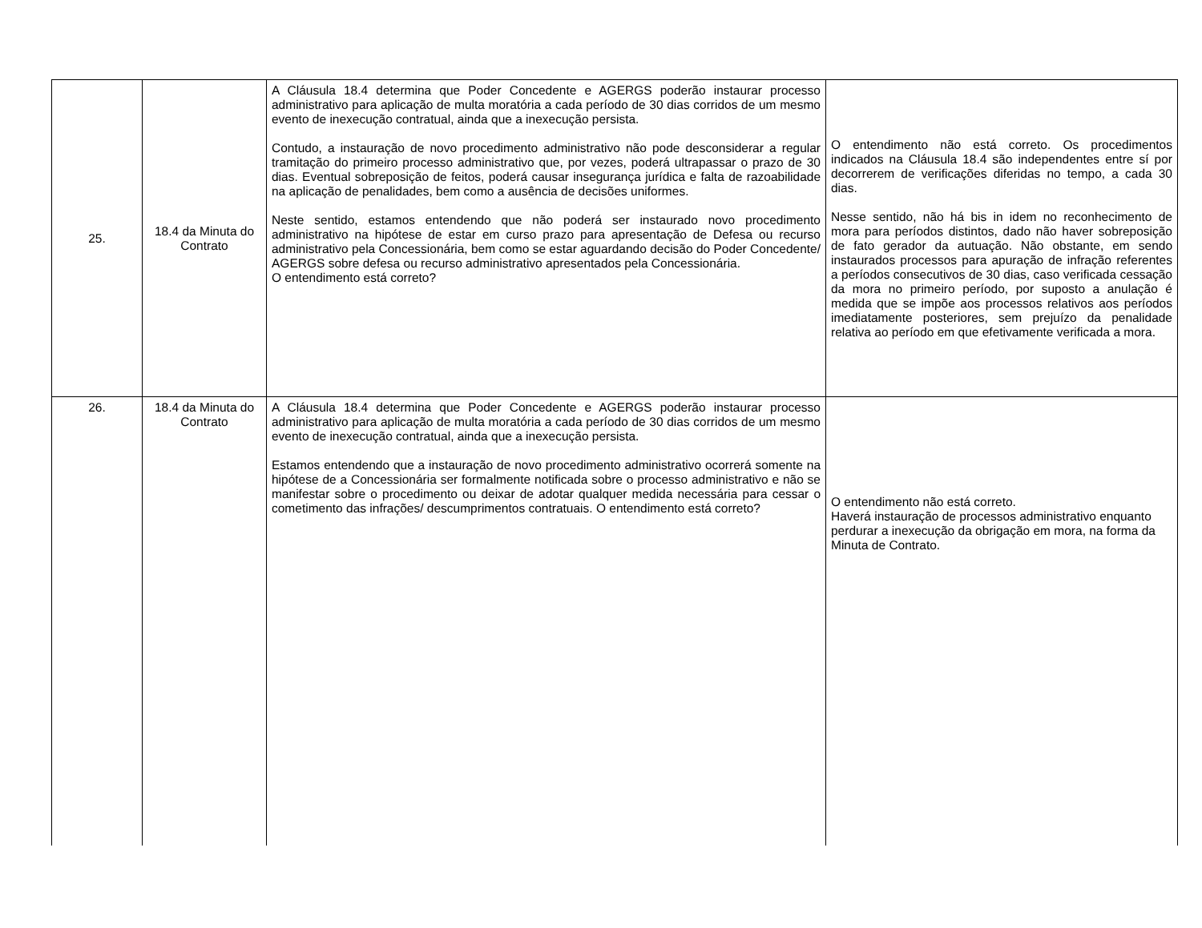| 25. | 18.4 da Minuta do Contrato | A Cláusula 18.4 determina que Poder Concedente e AGERGS poderão instaurar processo administrativo para aplicação de multa moratória a cada período de 30 dias corridos de um mesmo evento de inexecução contratual, ainda que a inexecução persista. Contudo, a instauração de novo procedimento administrativo não pode desconsiderar a regular tramitação do primeiro processo administrativo que, por vezes, poderá ultrapassar o prazo de 30 dias. Eventual sobreposição de feitos, poderá causar insegurança jurídica e falta de razoabilidade na aplicação de penalidades, bem como a ausência de decisões uniformes. Neste sentido, estamos entendendo que não poderá ser instaurado novo procedimento administrativo na hipótese de estar em curso prazo para apresentação de Defesa ou recurso administrativo pela Concessionária, bem como se estar aguardando decisão do Poder Concedente/ AGERGS sobre defesa ou recurso administrativo apresentados pela Concessionária. O entendimento está correto? | O entendimento não está correto. Os procedimentos indicados na Cláusula 18.4 são independentes entre sí por decorrerem de verificações diferidas no tempo, a cada 30 dias. Nesse sentido, não há bis in idem no reconhecimento de mora para períodos distintos, dado não haver sobreposição de fato gerador da autuação. Não obstante, em sendo instaurados processos para apuração de infração referentes a períodos consecutivos de 30 dias, caso verificada cessação da mora no primeiro período, por suposto a anulação é medida que se impõe aos processos relativos aos períodos imediatamente posteriores, sem prejuízo da penalidade relativa ao período em que efetivamente verificada a mora. |
| 26. | 18.4 da Minuta do Contrato | A Cláusula 18.4 determina que Poder Concedente e AGERGS poderão instaurar processo administrativo para aplicação de multa moratória a cada período de 30 dias corridos de um mesmo evento de inexecução contratual, ainda que a inexecução persista. Estamos entendendo que a instauração de novo procedimento administrativo ocorrerá somente na hipótese de a Concessionária ser formalmente notificada sobre o processo administrativo e não se manifestar sobre o procedimento ou deixar de adotar qualquer medida necessária para cessar o cometimento das infrações/ descumprimentos contratuais. O entendimento está correto? | O entendimento não está correto. Haverá instauração de processos administrativo enquanto perdurar a inexecução da obrigação em mora, na forma da Minuta de Contrato. |